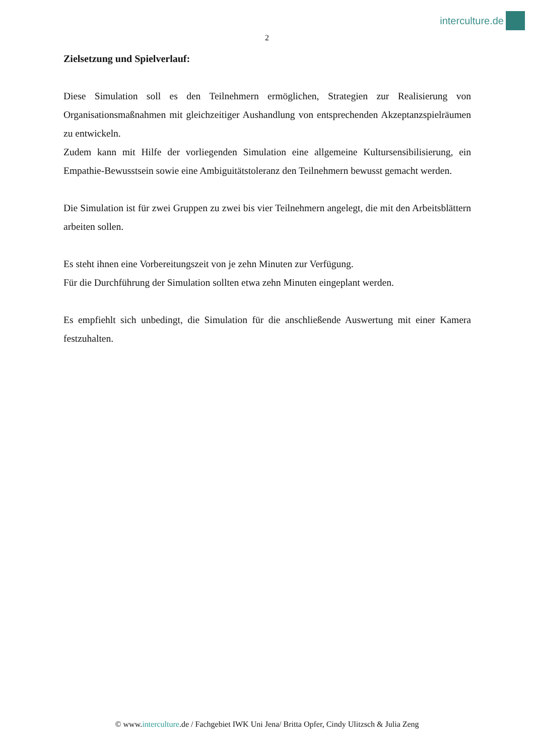interculture.de
2
Zielsetzung und Spielverlauf:
Diese Simulation soll es den Teilnehmern ermöglichen, Strategien zur Realisierung von Organisationsmaßnahmen mit gleichzeitiger Aushandlung von entsprechenden Akzeptanzspielräumen zu entwickeln.
Zudem kann mit Hilfe der vorliegenden Simulation eine allgemeine Kultursensibilisierung, ein Empathie-Bewusstsein sowie eine Ambiguitätstoleranz den Teilnehmern bewusst gemacht werden.
Die Simulation ist für zwei Gruppen zu zwei bis vier Teilnehmern angelegt, die mit den Arbeitsblättern arbeiten sollen.
Es steht ihnen eine Vorbereitungszeit von je zehn Minuten zur Verfügung.
Für die Durchführung der Simulation sollten etwa zehn Minuten eingeplant werden.
Es empfiehlt sich unbedingt, die Simulation für die anschließende Auswertung mit einer Kamera festzuhalten.
© www.interculture.de / Fachgebiet IWK Uni Jena/ Britta Opfer, Cindy Ulitzsch & Julia Zeng